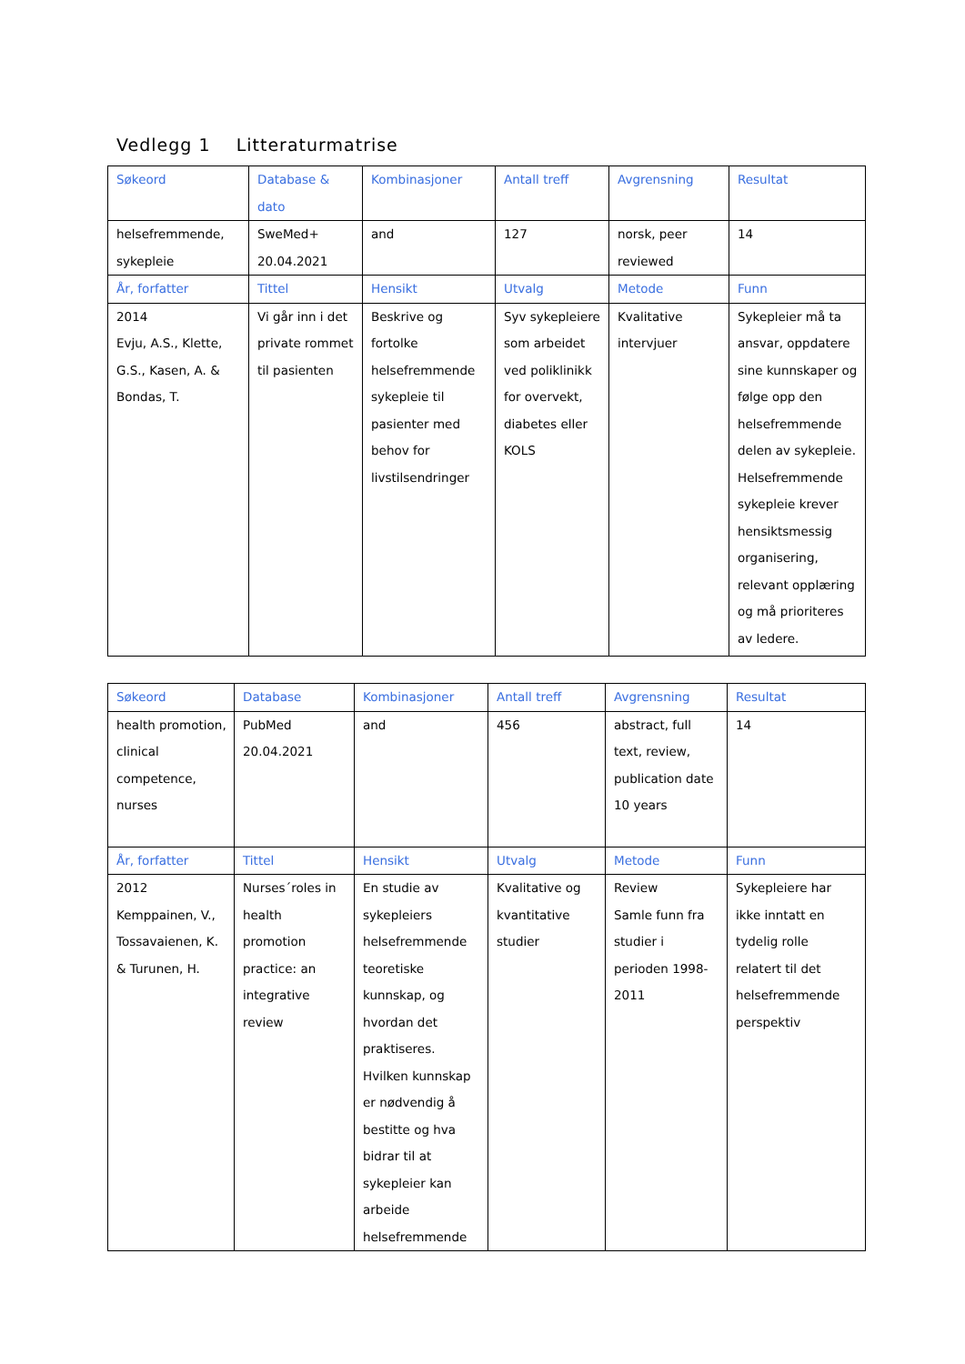Vedlegg 1 Litteraturmatrise
| Søkeord | Database & dato | Kombinasjoner | Antall treff | Avgrensning | Resultat |
| --- | --- | --- | --- | --- | --- |
| helsefremmende, sykepleie | SweMed+ 20.04.2021 | and | 127 | norsk, peer reviewed | 14 |
| År, forfatter | Tittel | Hensikt | Utvalg | Metode | Funn |
| 2014 Evju, A.S., Klette, G.S., Kasen, A. & Bondas, T. | Vi går inn i det private rommet til pasienten | Beskrive og fortolke helsefremmende sykepleie til pasienter med behov for livstilsendringer | Syv sykepleiere som arbeidet ved poliklinikk for overvekt, diabetes eller KOLS | Kvalitative intervjuer | Sykepleier må ta ansvar, oppdatere sine kunnskaper og følge opp den helsefremmende delen av sykepleie. Helsefremmende sykepleie krever hensiktsmessig organisering, relevant opplæring og må prioriteres av ledere. |
| Søkeord | Database | Kombinasjoner | Antall treff | Avgrensning | Resultat |
| --- | --- | --- | --- | --- | --- |
| health promotion, clinical competence, nurses | PubMed 20.04.2021 | and | 456 | abstract, full text, review, publication date 10 years | 14 |
| År, forfatter | Tittel | Hensikt | Utvalg | Metode | Funn |
| 2012 Kemppainen, V., Tossavaienen, K. & Turunen, H. | Nurses´roles in health promotion practice: an integrative review | En studie av sykepleiers helsefremmende teoretiske kunnskap, og hvordan det praktiseres. Hvilken kunnskap er nødvendig å bestitte og hva bidrar til at sykepleier kan arbeide helsefremmende | Kvalitative og kvantitative studier | Review Samle funn fra studier i perioden 1998-2011 | Sykepleiere har ikke inntatt en tydelig rolle relatert til det helsefremmende perspektiv |